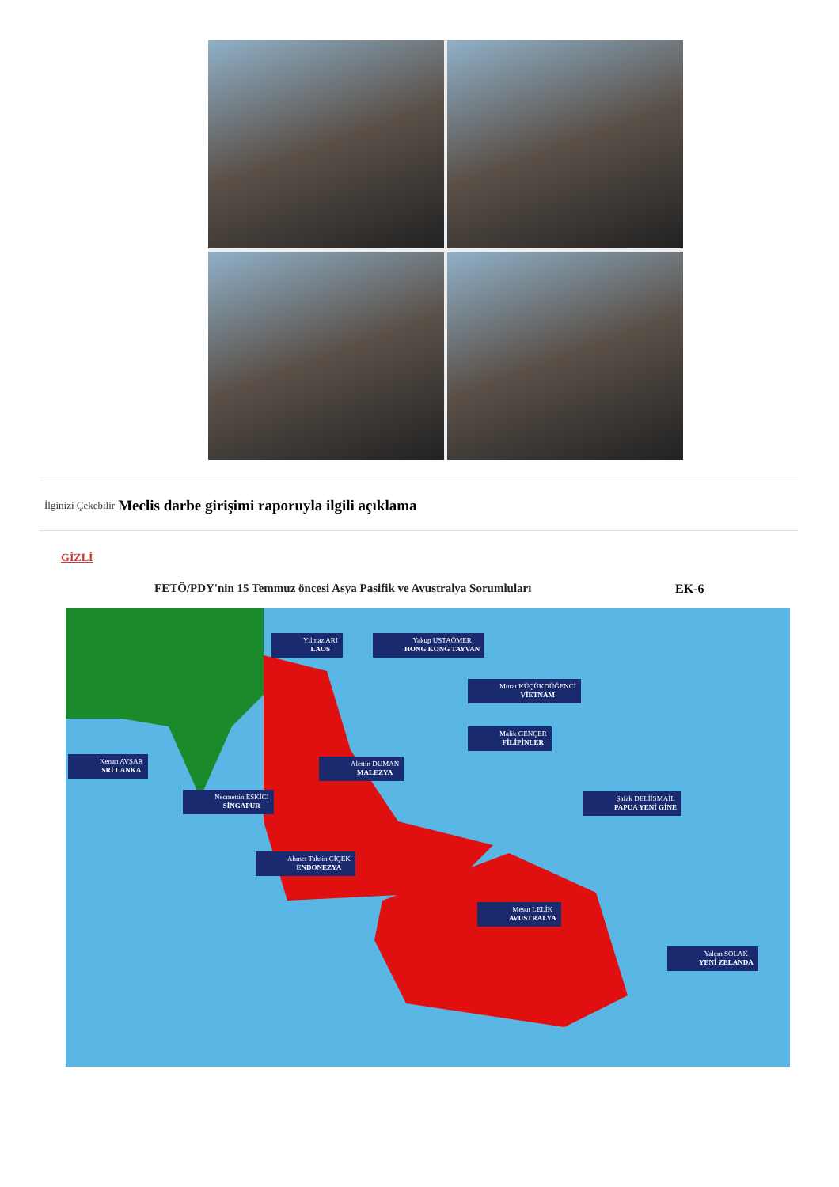İlginizi Çekebilir Meclis darbe girişimi raporuyla ilgili açıklama
GİZLİ
FETÖ/PDY'nin 15 Temmuz öncesi Asya Pasifik ve Avustralya Sorumluları
EK-6
Yılmaz ARI
LAOS
Yakup USTAÖMER
HONG KONG TAYVAN
Murat KÜÇÜKDÜĞENCİ
VİETNAM
Malik GENÇER
FİLİPİNLER
Kenan AVŞAR
SRİ LANKA
Alettin DUMAN
MALEZYA
Necmettin ESKİCİ
SİNGAPUR
Şafak DELİİSMAİL
PAPUA YENİ GİNE
Ahmet Tahsin ÇİÇEK
ENDONEZYA
Mesut LELİK
AVUSTRALYA
Yalçın SOLAK
YENİ ZELANDA